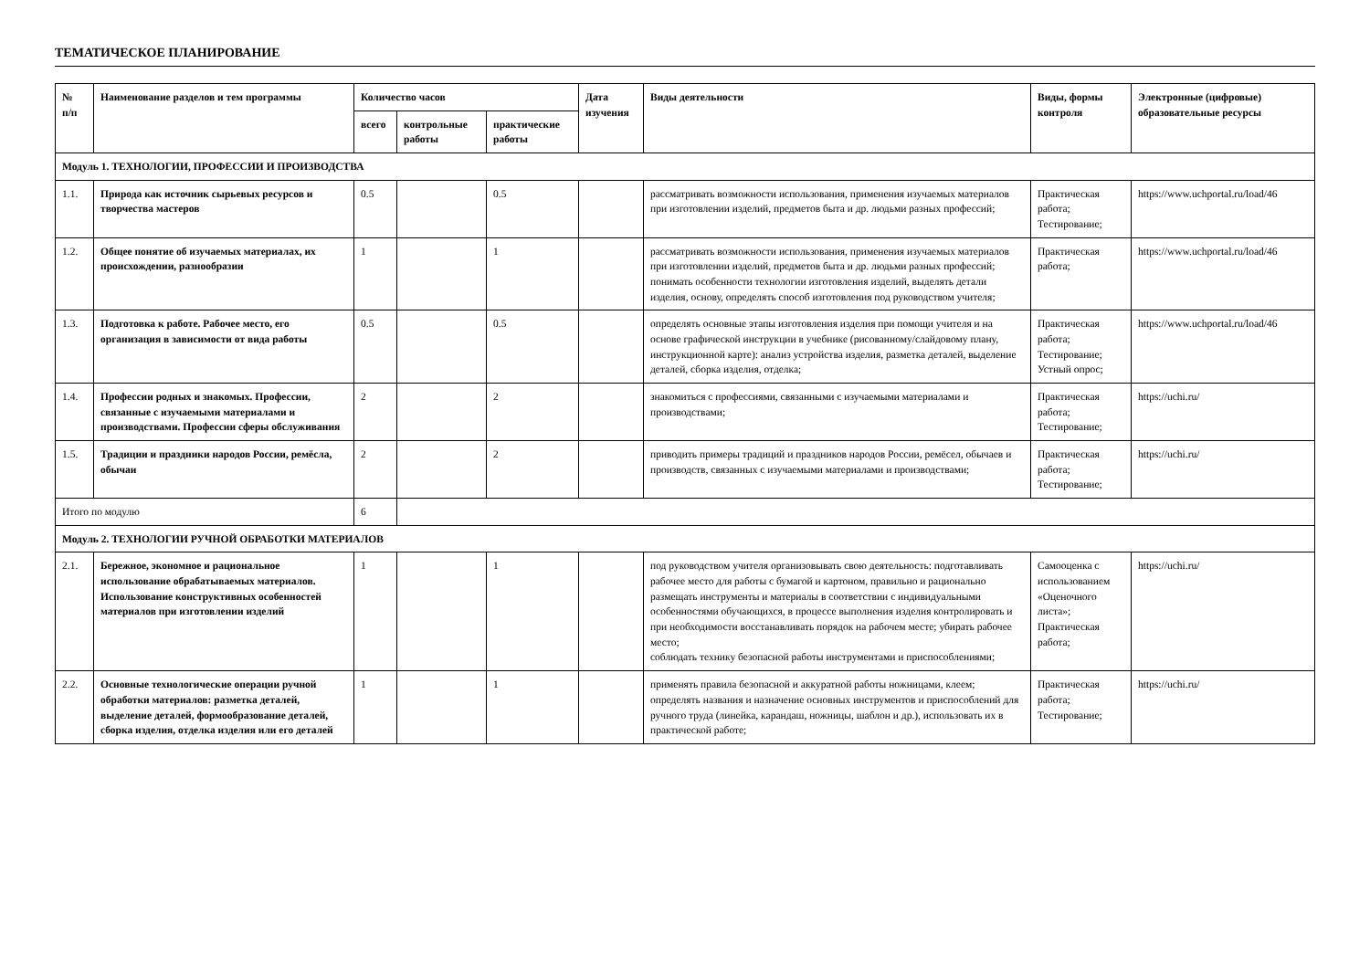ТЕМАТИЧЕСКОЕ ПЛАНИРОВАНИЕ
| № п/п | Наименование разделов и тем программы | Количество часов | | | Дата изучения | Виды деятельности | Виды, формы контроля | Электронные (цифровые) образовательные ресурсы |
| --- | --- | --- | --- | --- | --- | --- | --- | --- |
| | | всего | контрольные работы | практические работы | | | | |
| Модуль 1. ТЕХНОЛОГИИ, ПРОФЕССИИ И ПРОИЗВОДСТВА | | | | | | | | |
| 1.1. | Природа как источник сырьевых ресурсов и творчества мастеров | 0.5 | | 0.5 | | рассматривать возможности использования, применения изучаемых материалов при изготовлении изделий, предметов быта и др. людьми разных профессий; | Практическая работа; Тестирование; | https://www.uchportal.ru/load/46 |
| 1.2. | Общее понятие об изучаемых материалах, их происхождении, разнообразии | 1 | | 1 | | рассматривать возможности использования, применения изучаемых материалов при изготовлении изделий, предметов быта и др. людьми разных профессий; понимать особенности технологии изготовления изделий, выделять детали изделия, основу, определять способ изготовления под руководством учителя; | Практическая работа; | https://www.uchportal.ru/load/46 |
| 1.3. | Подготовка к работе. Рабочее место, его организация в зависимости от вида работы | 0.5 | | 0.5 | | определять основные этапы изготовления изделия при помощи учителя и на основе графической инструкции в учебнике (рисованному/слайдовому плану, инструкционной карте): анализ устройства изделия, разметка деталей, выделение деталей, сборка изделия, отделка; | Практическая работа; Тестирование; Устный опрос; | https://www.uchportal.ru/load/46 |
| 1.4. | Профессии родных и знакомых. Профессии, связанные с изучаемыми материалами и производствами. Профессии сферы обслуживания | 2 | | 2 | | знакомиться с профессиями, связанными с изучаемыми материалами и производствами; | Практическая работа; Тестирование; | https://uchi.ru/ |
| 1.5. | Традиции и праздники народов России, ремёсла, обычаи | 2 | | 2 | | приводить примеры традиций и праздников народов России, ремёсел, обычаев и производств, связанных с изучаемыми материалами и производствами; | Практическая работа; Тестирование; | https://uchi.ru/ |
| Итого по модулю | | 6 | | | | | | |
| Модуль 2. ТЕХНОЛОГИИ РУЧНОЙ ОБРАБОТКИ МАТЕРИАЛОВ | | | | | | | | |
| 2.1. | Бережное, экономное и рациональное использование обрабатываемых материалов. Использование конструктивных особенностей материалов при изготовлении изделий | 1 | | 1 | | под руководством учителя организовывать свою деятельность: подготавливать рабочее место для работы с бумагой и картоном, правильно и рационально размещать инструменты и материалы в соответствии с индивидуальными особенностями обучающихся, в процессе выполнения изделия контролировать и при необходимости восстанавливать порядок на рабочем месте; убирать рабочее место; соблюдать технику безопасной работы инструментами и приспособлениями; | Самооценка с использованием «Оценочного листа»; Практическая работа; | https://uchi.ru/ |
| 2.2. | Основные технологические операции ручной обработки материалов: разметка деталей, выделение деталей, формообразование деталей, сборка изделия, отделка изделия или его деталей | 1 | | 1 | | применять правила безопасной и аккуратной работы ножницами, клеем; определять названия и назначение основных инструментов и приспособлений для ручного труда (линейка, карандаш, ножницы, шаблон и др.), использовать их в практической работе; | Практическая работа; Тестирование; | https://uchi.ru/ |